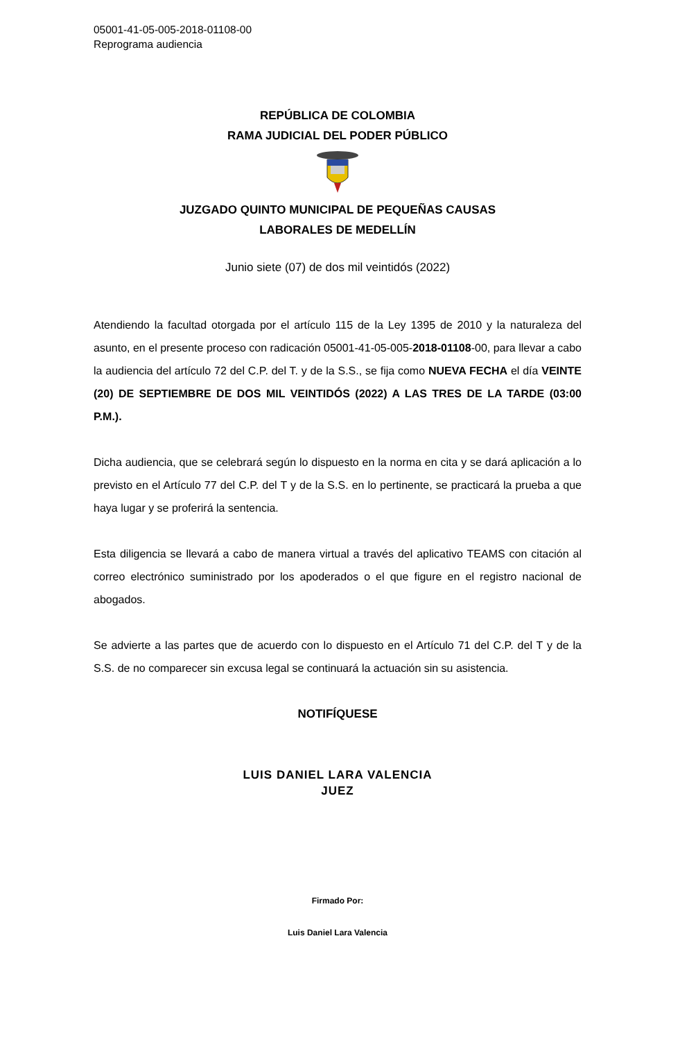05001-41-05-005-2018-01108-00
Reprograma audiencia
REPÚBLICA DE COLOMBIA
RAMA JUDICIAL DEL PODER PÚBLICO
JUZGADO QUINTO MUNICIPAL DE PEQUEÑAS CAUSAS
LABORALES DE MEDELLÍN
Junio siete (07) de dos mil veintidós (2022)
Atendiendo la facultad otorgada por el artículo 115 de la Ley 1395 de 2010 y la naturaleza del asunto, en el presente proceso con radicación 05001-41-05-005-2018-01108-00, para llevar a cabo la audiencia del artículo 72 del C.P. del T. y de la S.S., se fija como NUEVA FECHA el día VEINTE (20) DE SEPTIEMBRE DE DOS MIL VEINTIDÓS (2022) A LAS TRES DE LA TARDE (03:00 P.M.).
Dicha audiencia, que se celebrará según lo dispuesto en la norma en cita y se dará aplicación a lo previsto en el Artículo 77 del C.P. del T y de la S.S. en lo pertinente, se practicará la prueba a que haya lugar y se proferirá la sentencia.
Esta diligencia se llevará a cabo de manera virtual a través del aplicativo TEAMS con citación al correo electrónico suministrado por los apoderados o el que figure en el registro nacional de abogados.
Se advierte a las partes que de acuerdo con lo dispuesto en el Artículo 71 del C.P. del T y de la S.S. de no comparecer sin excusa legal se continuará la actuación sin su asistencia.
NOTIFÍQUESE
LUIS DANIEL LARA VALENCIA
JUEZ
Firmado Por:
Luis Daniel Lara Valencia